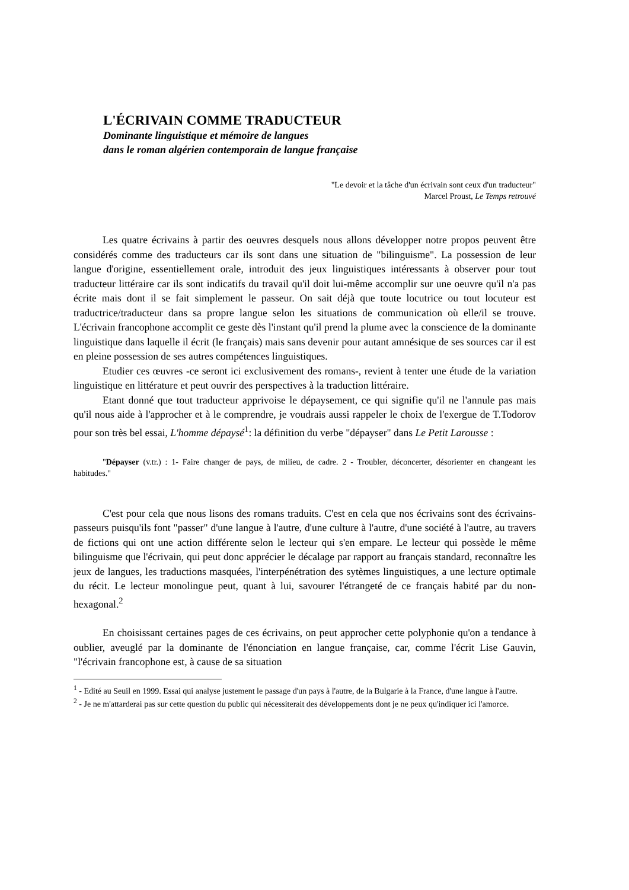L'ÉCRIVAIN COMME TRADUCTEUR
Dominante linguistique et mémoire de langues
dans le roman algérien contemporain de langue française
"Le devoir et la tâche d'un écrivain sont ceux d'un traducteur"
Marcel Proust, Le Temps retrouvé
Les quatre écrivains à partir des oeuvres desquels nous allons développer notre propos peuvent être considérés comme des traducteurs car ils sont dans une situation de "bilinguisme". La possession de leur langue d'origine, essentiellement orale, introduit des jeux linguistiques intéressants à observer pour tout traducteur littéraire car ils sont indicatifs du travail qu'il doit lui-même accomplir sur une oeuvre qu'il n'a pas écrite mais dont il se fait simplement le passeur. On sait déjà que toute locutrice ou tout locuteur est traductrice/traducteur dans sa propre langue selon les situations de communication où elle/il se trouve. L'écrivain francophone accomplit ce geste dès l'instant qu'il prend la plume avec la conscience de la dominante linguistique dans laquelle il écrit (le français) mais sans devenir pour autant amnésique de ses sources car il est en pleine possession de ses autres compétences linguistiques.
Etudier ces œuvres -ce seront ici exclusivement des romans-, revient à tenter une étude de la variation linguistique en littérature et peut ouvrir des perspectives à la traduction littéraire.
Etant donné que tout traducteur apprivoise le dépaysement, ce qui signifie qu'il ne l'annule pas mais qu'il nous aide à l'approcher et à le comprendre, je voudrais aussi rappeler le choix de l'exergue de T.Todorov pour son très bel essai, L'homme dépaysé<sup>1</sup>: la définition du verbe "dépayser" dans Le Petit Larousse :
"Dépayser (v.tr.) : 1- Faire changer de pays, de milieu, de cadre. 2 - Troubler, déconcerter, désorienter en changeant les habitudes."
C'est pour cela que nous lisons des romans traduits. C'est en cela que nos écrivains sont des écrivains-passeurs puisqu'ils font "passer" d'une langue à l'autre, d'une culture à l'autre, d'une société à l'autre, au travers de fictions qui ont une action différente selon le lecteur qui s'en empare. Le lecteur qui possède le même bilinguisme que l'écrivain, qui peut donc apprécier le décalage par rapport au français standard, reconnaître les jeux de langues, les traductions masquées, l'interpénétration des sytèmes linguistiques, a une lecture optimale du récit. Le lecteur monolingue peut, quant à lui, savourer l'étrangeté de ce français habité par du non-hexagonal.<sup>2</sup>
En choisissant certaines pages de ces écrivains, on peut approcher cette polyphonie qu'on a tendance à oublier, aveuglé par la dominante de l'énonciation en langue française, car, comme l'écrit Lise Gauvin, "l'écrivain francophone est, à cause de sa situation
<sup>1</sup> - Edité au Seuil en 1999. Essai qui analyse justement le passage d'un pays à l'autre, de la Bulgarie à la France, d'une langue à l'autre.
<sup>2</sup> - Je ne m'attarderai pas sur cette question du public qui nécessiterait des développements dont je ne peux qu'indiquer ici l'amorce.